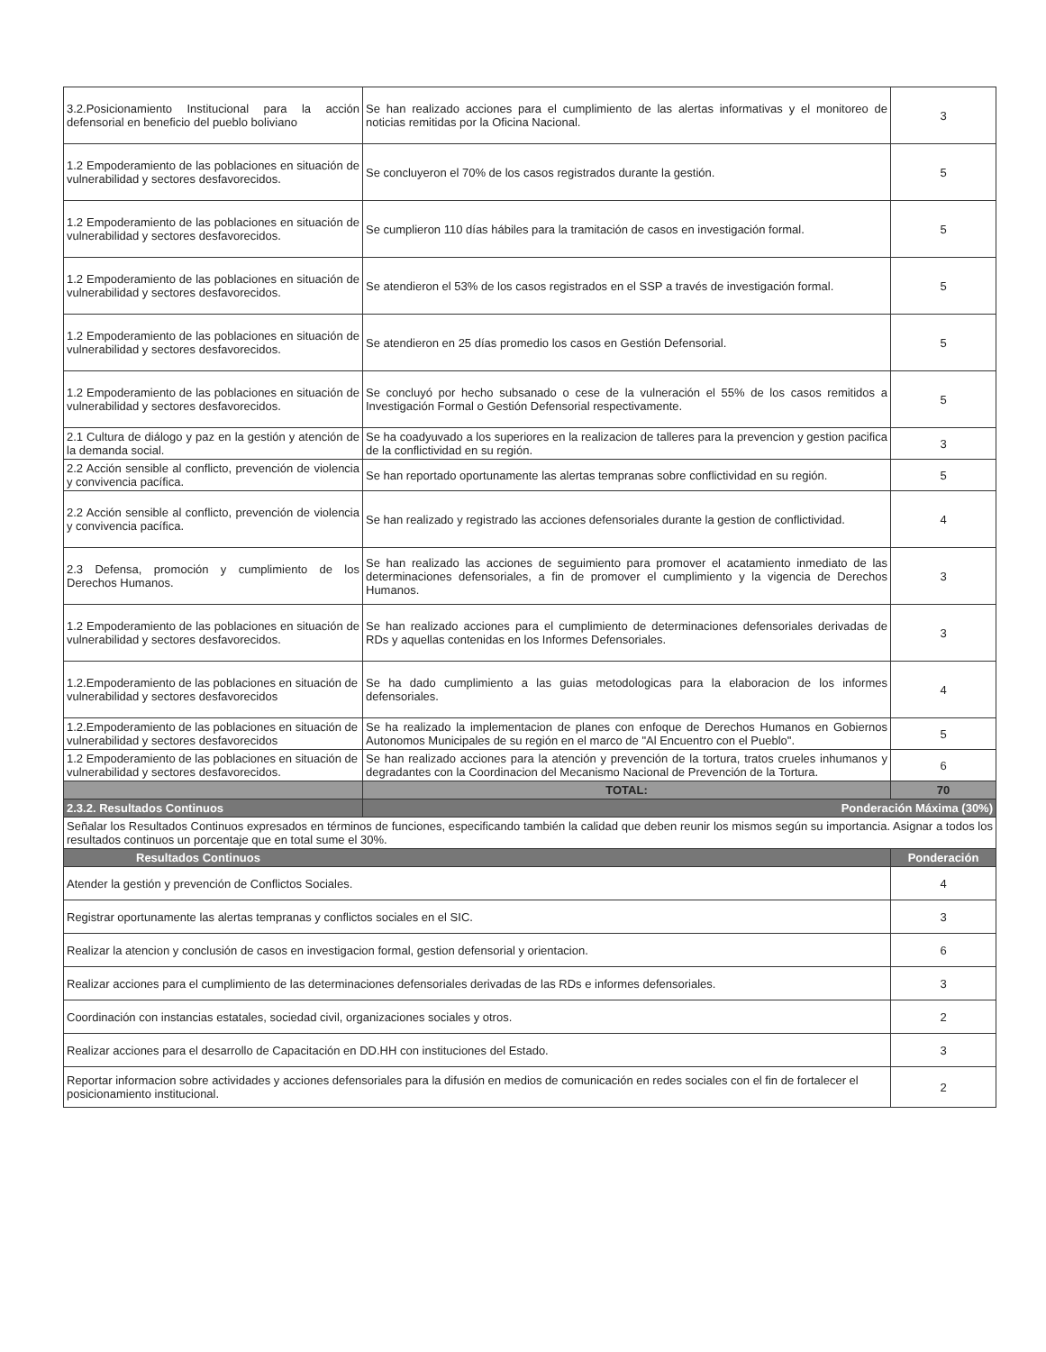| 3.2.Posicionamiento Institucional para la acción defensorial en beneficio del pueblo boliviano | Se han realizado acciones para el cumplimiento de las alertas informativas y el monitoreo de noticias remitidas por la Oficina Nacional. | 3 |
| 1.2 Empoderamiento de las poblaciones en situación de vulnerabilidad y sectores desfavorecidos. | Se concluyeron el 70% de los casos registrados durante la gestión. | 5 |
| 1.2 Empoderamiento de las poblaciones en situación de vulnerabilidad y sectores desfavorecidos. | Se cumplieron 110 días hábiles para la tramitación de casos en investigación formal. | 5 |
| 1.2 Empoderamiento de las poblaciones en situación de vulnerabilidad y sectores desfavorecidos. | Se atendieron el 53% de los casos registrados en el SSP a través de investigación formal. | 5 |
| 1.2 Empoderamiento de las poblaciones en situación de vulnerabilidad y sectores desfavorecidos. | Se atendieron en 25 días promedio los casos en Gestión Defensorial. | 5 |
| 1.2 Empoderamiento de las poblaciones en situación de vulnerabilidad y sectores desfavorecidos. | Se concluyó por hecho subsanado o cese de la vulneración el 55% de los casos remitidos a Investigación Formal o Gestión Defensorial respectivamente. | 5 |
| 2.1 Cultura de diálogo y paz en la gestión y atención de la demanda social. | Se ha coadyuvado a los superiores en la realizacion de talleres para la prevencion y gestion pacifica de la conflictividad en su región. | 3 |
| 2.2 Acción sensible al conflicto, prevención de violencia y convivencia pacífica. | Se han reportado oportunamente las alertas tempranas sobre conflictividad en su región. | 5 |
| 2.2 Acción sensible al conflicto, prevención de violencia y convivencia pacífica. | Se han realizado y registrado las acciones defensoriales durante la gestion de conflictividad. | 4 |
| 2.3 Defensa, promoción y cumplimiento de los Derechos Humanos. | Se han realizado las acciones de seguimiento para promover el acatamiento inmediato de las determinaciones defensoriales, a fin de promover el cumplimiento y la vigencia de Derechos Humanos. | 3 |
| 1.2 Empoderamiento de las poblaciones en situación de vulnerabilidad y sectores desfavorecidos. | Se han realizado acciones para el cumplimiento de determinaciones defensoriales derivadas de RDs y aquellas contenidas en los Informes Defensoriales. | 3 |
| 1.2.Empoderamiento de las poblaciones en situación de vulnerabilidad y sectores desfavorecidos | Se ha dado cumplimiento a las guias metodologicas para la elaboracion de los informes defensoriales. | 4 |
| 1.2.Empoderamiento de las poblaciones en situación de vulnerabilidad y sectores desfavorecidos | Se ha realizado la implementacion de planes con enfoque de Derechos Humanos en Gobiernos Autonomos Municipales de su región en el marco de "Al Encuentro con el Pueblo". | 5 |
| 1.2 Empoderamiento de las poblaciones en situación de vulnerabilidad y sectores desfavorecidos. | Se han realizado acciones para la atención y prevención de la tortura, tratos crueles inhumanos y degradantes con la Coordinacion del Mecanismo Nacional de Prevención de la Tortura. | 6 |
| | TOTAL: | 70 |
| 2.3.2. Resultados Continuos | Ponderación Máxima (30%) | |
| Señalar los Resultados Continuos expresados en términos de funciones, especificando también la calidad que deben reunir los mismos según su importancia. Asignar a todos los resultados continuos un porcentaje que en total sume el 30%. | | |
| Resultados Continuos | | Ponderación |
| Atender la gestión y prevención de Conflictos Sociales. | | 4 |
| Registrar oportunamente las alertas tempranas y conflictos sociales en el SIC. | | 3 |
| Realizar la atencion y conclusión de casos en investigacion formal, gestion defensorial y orientacion. | | 6 |
| Realizar acciones para el cumplimiento de las determinaciones defensoriales derivadas de las RDs e informes defensoriales. | | 3 |
| Coordinación con instancias estatales, sociedad civil, organizaciones sociales y otros. | | 2 |
| Realizar acciones para el desarrollo de Capacitación en DD.HH con instituciones del Estado. | | 3 |
| Reportar informacion sobre actividades y acciones defensoriales para la difusión en medios de comunicación en redes sociales con el fin de fortalecer el posicionamiento institucional. | | 2 |